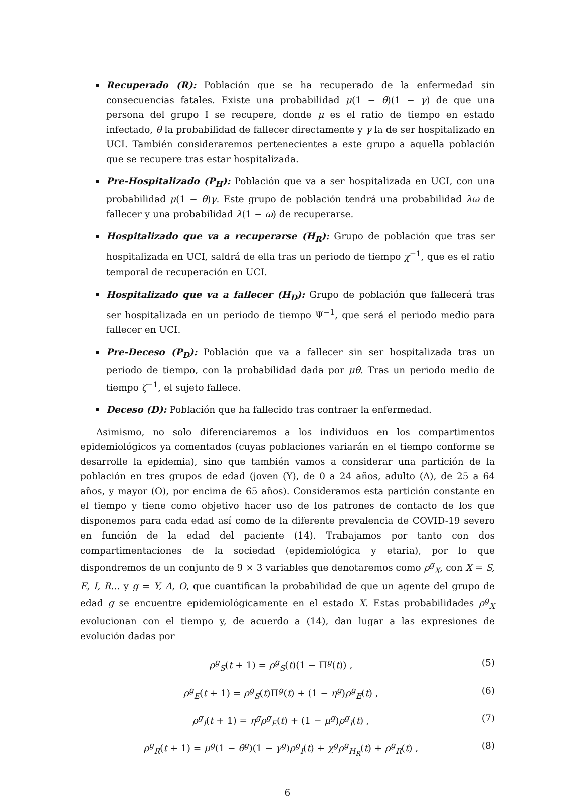Recuperado (R): Población que se ha recuperado de la enfermedad sin consecuencias fatales. Existe una probabilidad μ(1 − θ)(1 − γ) de que una persona del grupo I se recupere, donde μ es el ratio de tiempo en estado infectado, θ la probabilidad de fallecer directamente y γ la de ser hospitalizado en UCI. También consideraremos pertenecientes a este grupo a aquella población que se recupere tras estar hospitalizada.
Pre-Hospitalizado (P<sub>H</sub>): Población que va a ser hospitalizada en UCI, con una probabilidad μ(1 − θ)γ. Este grupo de población tendrá una probabilidad λω de fallecer y una probabilidad λ(1 − ω) de recuperarse.
Hospitalizado que va a recuperarse (H<sub>R</sub>): Grupo de población que tras ser hospitalizada en UCI, saldrá de ella tras un periodo de tiempo χ<sup>−1</sup>, que es el ratio temporal de recuperación en UCI.
Hospitalizado que va a fallecer (H<sub>D</sub>): Grupo de población que fallecerá tras ser hospitalizada en un periodo de tiempo Ψ<sup>−1</sup>, que será el periodo medio para fallecer en UCI.
Pre-Deceso (P<sub>D</sub>): Población que va a fallecer sin ser hospitalizada tras un periodo de tiempo, con la probabilidad dada por μθ. Tras un periodo medio de tiempo ζ<sup>−1</sup>, el sujeto fallece.
Deceso (D): Población que ha fallecido tras contraer la enfermedad.
Asimismo, no solo diferenciaremos a los individuos en los compartimentos epidemiológicos ya comentados (cuyas poblaciones variarán en el tiempo conforme se desarrolle la epidemia), sino que también vamos a considerar una partición de la población en tres grupos de edad (joven (Y), de 0 a 24 años, adulto (A), de 25 a 64 años, y mayor (O), por encima de 65 años). Consideramos esta partición constante en el tiempo y tiene como objetivo hacer uso de los patrones de contacto de los que disponemos para cada edad así como de la diferente prevalencia de COVID-19 severo en función de la edad del paciente (14). Trabajamos por tanto con dos compartimentaciones de la sociedad (epidemiológica y etaria), por lo que dispondremos de un conjunto de 9 × 3 variables que denotaremos como ρ<sup>g</sup><sub>X</sub>, con X = S, E, I, R... y g = Y, A, O, que cuantifican la probabilidad de que un agente del grupo de edad g se encuentre epidemiológicamente en el estado X. Estas probabilidades ρ<sup>g</sup><sub>X</sub> evolucionan con el tiempo y, de acuerdo a (14), dan lugar a las expresiones de evolución dadas por
ρ<sup>g</sup><sub>S</sub>(t + 1) = ρ<sup>g</sup><sub>S</sub>(t)(1 − Π<sup>g</sup>(t)) , (5)
ρ<sup>g</sup><sub>E</sub>(t + 1) = ρ<sup>g</sup><sub>S</sub>(t)Π<sup>g</sup>(t) + (1 − η<sup>g</sup>)ρ<sup>g</sup><sub>E</sub>(t) , (6)
ρ<sup>g</sup><sub>I</sub>(t + 1) = η<sup>g</sup>ρ<sup>g</sup><sub>E</sub>(t) + (1 − μ<sup>g</sup>)ρ<sup>g</sup><sub>I</sub>(t) , (7)
ρ<sup>g</sup><sub>R</sub>(t + 1) = μ<sup>g</sup>(1 − θ<sup>g</sup>)(1 − γ<sup>g</sup>)ρ<sup>g</sup><sub>I</sub>(t) + χ<sup>g</sup>ρ<sup>g</sup><sub>H<sub>R</sub></sub>(t) + ρ<sup>g</sup><sub>R</sub>(t) , (8)
6